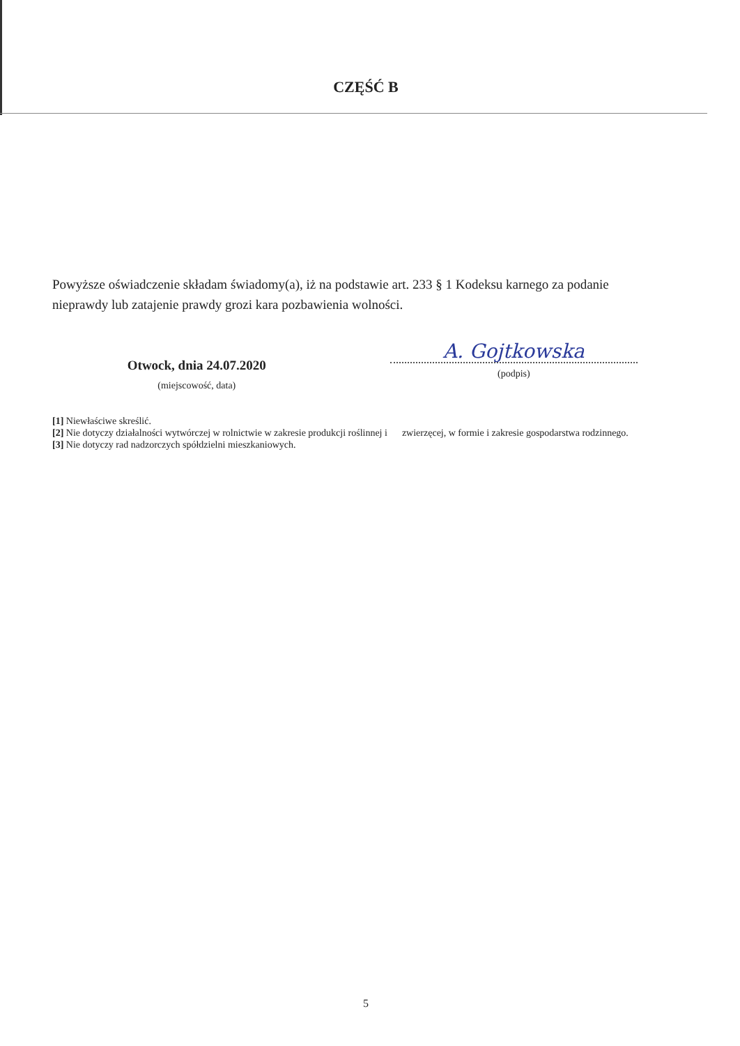CZĘŚĆ B
Powyższe oświadczenie składam świadomy(a), iż na podstawie art. 233 § 1 Kodeksu karnego za podanie nieprawdy lub zatajenie prawdy grozi kara pozbawienia wolności.
Otwock, dnia 24.07.2020
(miejscowość, data)
A. Gojtkowska
(podpis)
[1] Niewłaściwe skreślić.
[2] Nie dotyczy działalności wytwórczej w rolnictwie w zakresie produkcji roślinnej i zwierzęcej, w formie i zakresie gospodarstwa rodzinnego.
[3] Nie dotyczy rad nadzorczych spółdzielni mieszkaniowych.
5